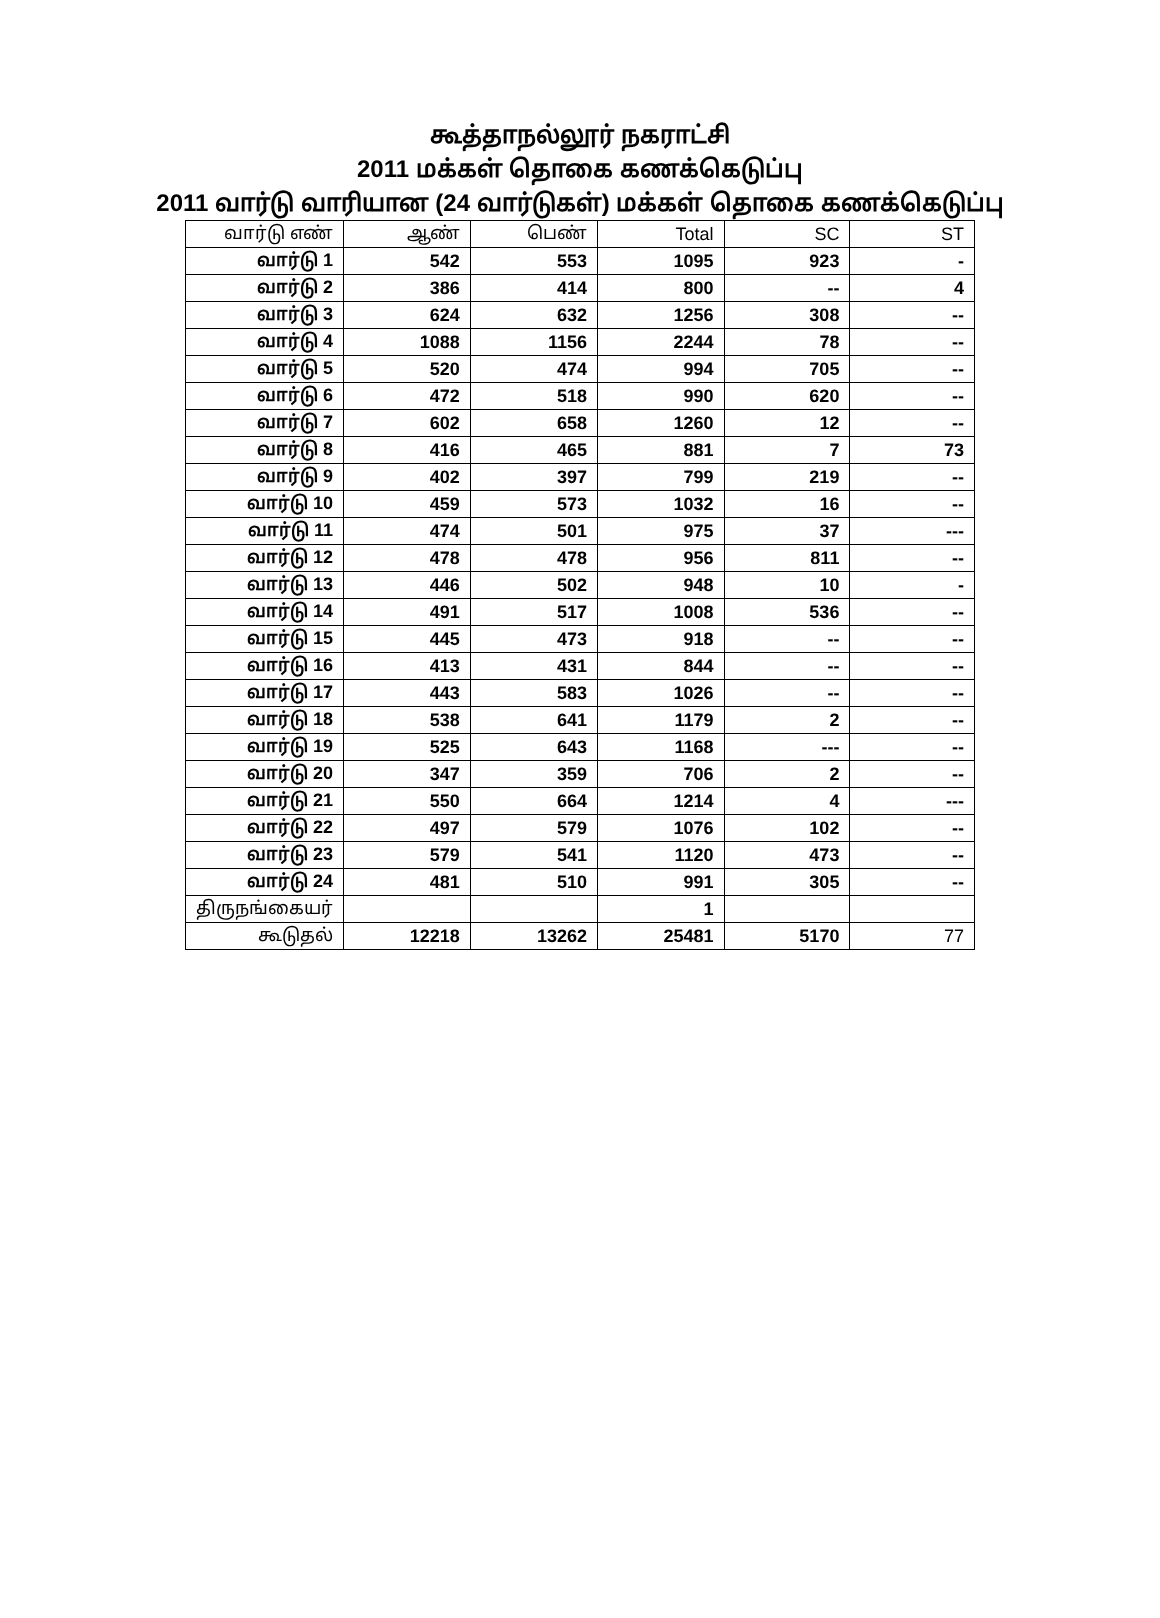கூத்தாநல்லூர் நகராட்சி
2011 மக்கள் தொகை கணக்கெடுப்பு
2011 வார்டு வாரியான (24 வார்டுகள்) மக்கள் தொகை கணக்கெடுப்பு
| வார்டு எண் | ஆண் | பெண் | Total | SC | ST |
| --- | --- | --- | --- | --- | --- |
| வார்டு 1 | 542 | 553 | 1095 | 923 | - |
| வார்டு 2 | 386 | 414 | 800 | -- | 4 |
| வார்டு 3 | 624 | 632 | 1256 | 308 | -- |
| வார்டு 4 | 1088 | 1156 | 2244 | 78 | -- |
| வார்டு 5 | 520 | 474 | 994 | 705 | -- |
| வார்டு 6 | 472 | 518 | 990 | 620 | -- |
| வார்டு 7 | 602 | 658 | 1260 | 12 | -- |
| வார்டு 8 | 416 | 465 | 881 | 7 | 73 |
| வார்டு 9 | 402 | 397 | 799 | 219 | -- |
| வார்டு 10 | 459 | 573 | 1032 | 16 | -- |
| வார்டு 11 | 474 | 501 | 975 | 37 | --- |
| வார்டு 12 | 478 | 478 | 956 | 811 | -- |
| வார்டு 13 | 446 | 502 | 948 | 10 | - |
| வார்டு 14 | 491 | 517 | 1008 | 536 | -- |
| வார்டு 15 | 445 | 473 | 918 | -- | -- |
| வார்டு 16 | 413 | 431 | 844 | -- | -- |
| வார்டு 17 | 443 | 583 | 1026 | -- | -- |
| வார்டு 18 | 538 | 641 | 1179 | 2 | -- |
| வார்டு 19 | 525 | 643 | 1168 | --- | -- |
| வார்டு 20 | 347 | 359 | 706 | 2 | -- |
| வார்டு 21 | 550 | 664 | 1214 | 4 | --- |
| வார்டு 22 | 497 | 579 | 1076 | 102 | -- |
| வார்டு 23 | 579 | 541 | 1120 | 473 | -- |
| வார்டு 24 | 481 | 510 | 991 | 305 | -- |
| திருநங்கையர் | | | 1 | | |
| கூடுதல் | 12218 | 13262 | 25481 | 5170 | 77 |